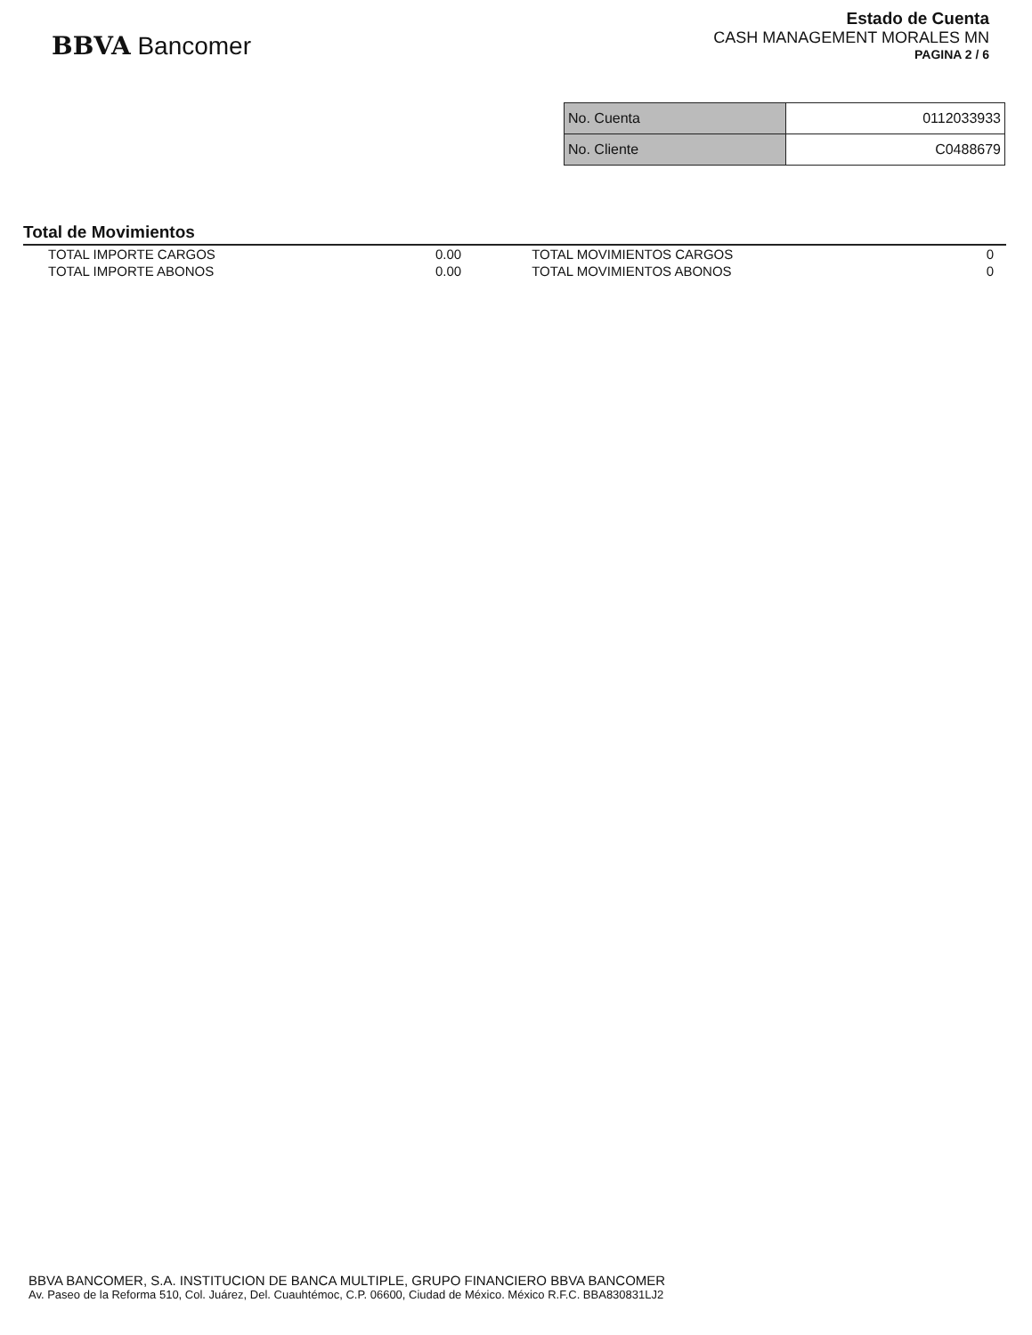BBVA Bancomer
Estado de Cuenta
CASH MANAGEMENT MORALES MN
PAGINA 2 / 6
| No. Cuenta | 0112033933 |
| No. Cliente | C0488679 |
Total de Movimientos
| TOTAL IMPORTE CARGOS | 0.00 | TOTAL MOVIMIENTOS CARGOS | 0 |
| TOTAL IMPORTE ABONOS | 0.00 | TOTAL MOVIMIENTOS ABONOS | 0 |
BBVA BANCOMER, S.A. INSTITUCION DE BANCA MULTIPLE, GRUPO FINANCIERO BBVA BANCOMER
Av. Paseo de la Reforma 510, Col. Juárez, Del. Cuauhtémoc, C.P. 06600, Ciudad de México. México R.F.C. BBA830831LJ2